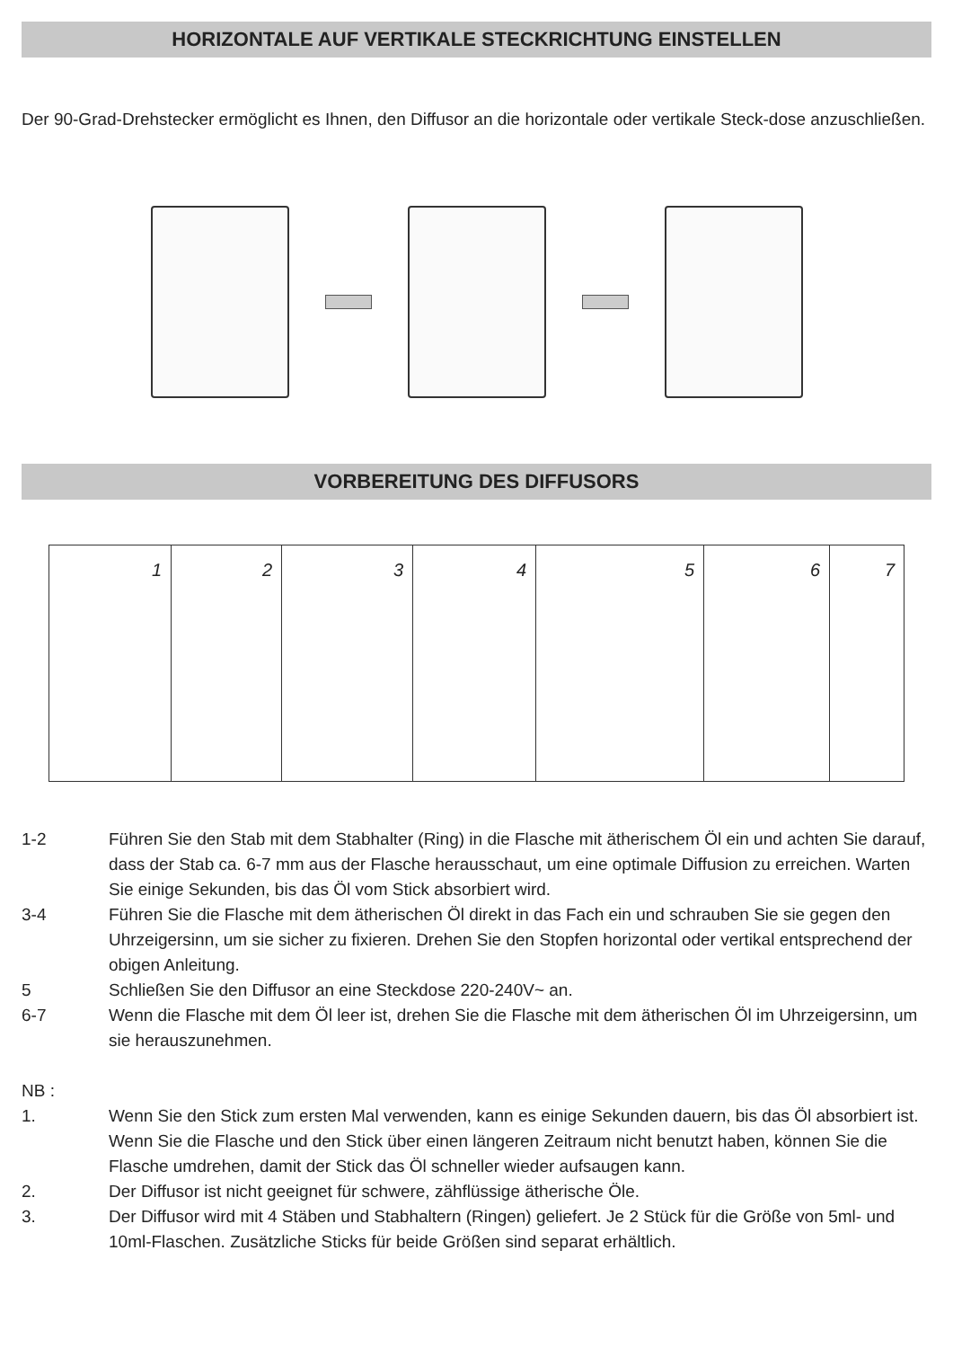HORIZONTALE AUF VERTIKALE STECKRICHTUNG EINSTELLEN
Der 90-Grad-Drehstecker ermöglicht es Ihnen, den Diffusor an die horizontale oder vertikale Steck-dose anzuschließen.
VORBEREITUNG DES DIFFUSORS
1 2 3 4 5 6 7
1-2 Führen Sie den Stab mit dem Stabhalter (Ring) in die Flasche mit ätherischem Öl ein und achten Sie darauf, dass der Stab ca. 6-7 mm aus der Flasche herausschaut, um eine optimale Diffusion zu erreichen. Warten Sie einige Sekunden, bis das Öl vom Stick absorbiert wird.
3-4 Führen Sie die Flasche mit dem ätherischen Öl direkt in das Fach ein und schrauben Sie sie gegen den Uhrzeigersinn, um sie sicher zu fixieren. Drehen Sie den Stopfen horizontal oder vertikal entsprechend der obigen Anleitung.
5 Schließen Sie den Diffusor an eine Steckdose 220-240V~ an.
6-7 Wenn die Flasche mit dem Öl leer ist, drehen Sie die Flasche mit dem ätherischen Öl im Uhrzeigersinn, um sie herauszunehmen.
NB :
1. Wenn Sie den Stick zum ersten Mal verwenden, kann es einige Sekunden dauern, bis das Öl absorbiert ist. Wenn Sie die Flasche und den Stick über einen längeren Zeitraum nicht benutzt haben, können Sie die Flasche umdrehen, damit der Stick das Öl schneller wieder aufsaugen kann.
2. Der Diffusor ist nicht geeignet für schwere, zähflüssige ätherische Öle.
3. Der Diffusor wird mit 4 Stäben und Stabhaltern (Ringen) geliefert. Je 2 Stück für die Größe von 5ml- und 10ml-Flaschen. Zusätzliche Sticks für beide Größen sind separat erhältlich.